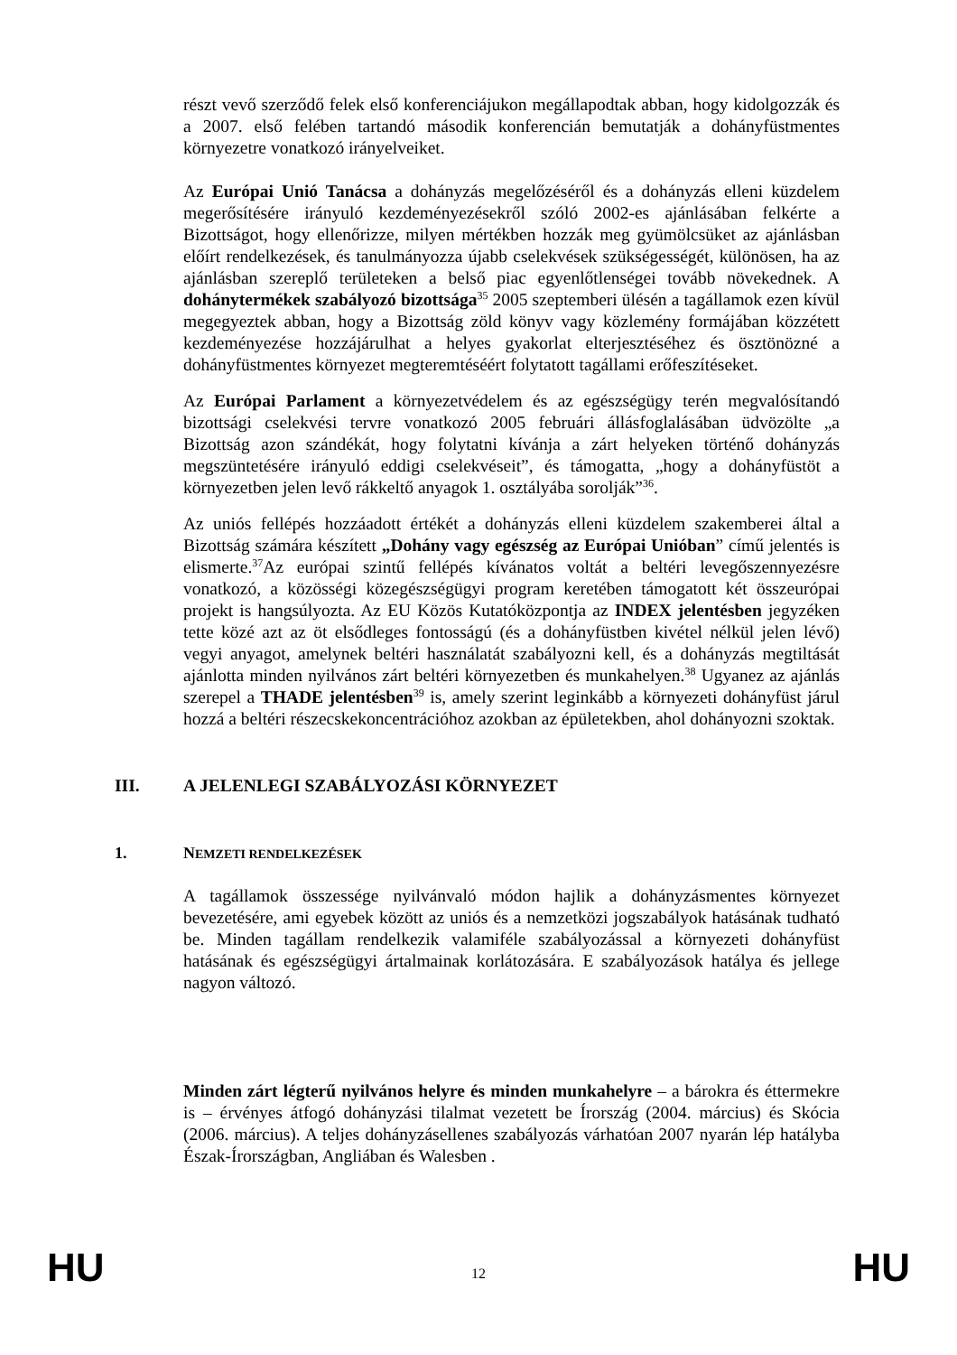részt vevő szerződő felek első konferenciájukon megállapodtak abban, hogy kidolgozzák és a 2007. első felében tartandó második konferencián bemutatják a dohányfüstmentes környezetre vonatkozó irányelveiket.
Az Európai Unió Tanácsa a dohányzás megelőzéséről és a dohányzás elleni küzdelem megerősítésére irányuló kezdeményezésekről szóló 2002-es ajánlásában felkérte a Bizottságot, hogy ellenőrizze, milyen mértékben hozzák meg gyümölcsüket az ajánlásban előírt rendelkezések, és tanulmányozza újabb cselekvések szükségességét, különösen, ha az ajánlásban szereplő területeken a belső piac egyenlőtlenségei tovább növekednek. A dohánytermékek szabályozó bizottsága<sup>35</sup> 2005 szeptemberi ülésén a tagállamok ezen kívül megegyeztek abban, hogy a Bizottság zöld könyv vagy közlemény formájában közzétett kezdeményezése hozzájárulhat a helyes gyakorlat elterjesztéséhez és ösztönözné a dohányfüstmentes környezet megteremtéséért folytatott tagállami erőfeszítéseket.
Az Európai Parlament a környezetvédelem és az egészségügy terén megvalósítandó bizottsági cselekvési tervre vonatkozó 2005 februári állásfoglalásában üdvözölte „a Bizottság azon szándékát, hogy folytatni kívánja a zárt helyeken történő dohányzás megszüntetésére irányuló eddigi cselekvéseit”, és támogatta, „hogy a dohányfüstöt a környezetben jelen levő rákkeltő anyagok 1. osztályába sorolják”<sup>36</sup>.
Az uniós fellépés hozzáadott értékét a dohányzás elleni küzdelem szakemberei által a Bizottság számára készített „Dohány vagy egészség az Európai Unióban” című jelentés is elismerte.<sup>37</sup>Az európai szintű fellépés kívánatos voltát a beltéri levegőszennyezésre vonatkozó, a közösségi közegészségügyi program keretében támogatott két összeurópai projekt is hangsúlyozta. Az EU Közös Kutatóközpontja az INDEX jelentésben jegyzéken tette közé azt az öt elsődleges fontosságú (és a dohányfüstben kivétel nélkül jelen lévő) vegyi anyagot, amelynek beltéri használatát szabályozni kell, és a dohányzás megtiltását ajánlotta minden nyilvános zárt beltéri környezetben és munkahelyen.<sup>38</sup> Ugyanez az ajánlás szerepel a THADE jelentésben<sup>39</sup> is, amely szerint leginkább a környezeti dohányfüst járul hozzá a beltéri részecskekoncentrációhoz azokban az épületekben, ahol dohányozni szoktak.
III. A JELENLEGI SZABÁLYOZÁSI KÖRNYEZET
1. NEMZETI RENDELKEZÉSEK
A tagállamok összessége nyilvánvaló módon hajlik a dohányzásmentes környezet bevezetésére, ami egyebek között az uniós és a nemzetközi jogszabályok hatásának tudható be. Minden tagállam rendelkezik valamiféle szabályozással a környezeti dohányfüst hatásának és egészségügyi ártalmainak korlátozására. E szabályozások hatálya és jellege nagyon változó.
Minden zárt légterű nyilvános helyre és minden munkahelyre – a bárokra és éttermekre is – érvényes átfogó dohányzási tilalmat vezetett be Írország (2004. március) és Skócia (2006. március). A teljes dohányzásellenes szabályozás várhatóan 2007 nyarán lép hatályba Észak-Írországban, Angliában és Walesben .
HU 12 HU